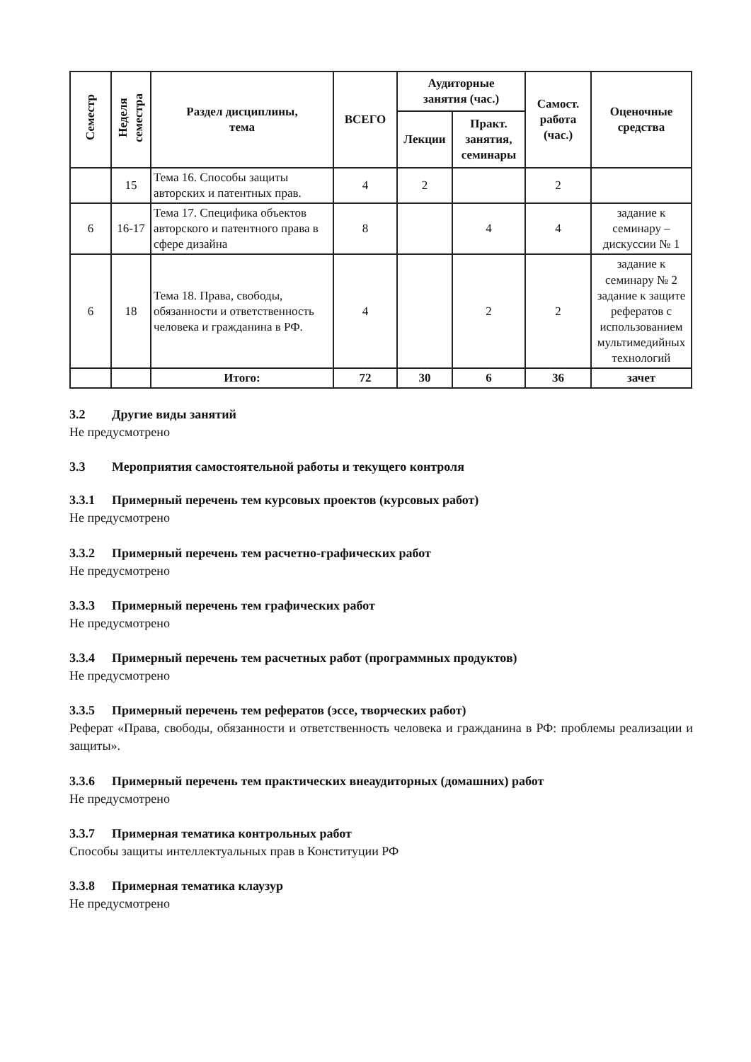| Семестр | Неделя семестра | Раздел дисциплины, тема | ВСЕГО | Аудиторные занятия (час.) | | Самост. работа (час.) | Оценочные средства |
| --- | --- | --- | --- | --- | --- | --- | --- |
| | | | | Лекции | Практ. занятия, семинары | | |
| | 15 | Тема 16. Способы защиты авторских и патентных прав. | 4 | 2 | | 2 | |
| 6 | 16-17 | Тема 17. Специфика объектов авторского и патентного права в сфере дизайна | 8 | | 4 | 4 | задание к семинару – дискуссии № 1 |
| 6 | 18 | Тема 18. Права, свободы, обязанности и ответственность человека и гражданина в РФ. | 4 | | 2 | 2 | задание к семинару № 2 задание к защите рефератов с использованием мультимедийных технологий |
| | | Итого: | 72 | 30 | 6 | 36 | зачет |
3.2 Другие виды занятий
Не предусмотрено
3.3 Мероприятия самостоятельной работы и текущего контроля
3.3.1 Примерный перечень тем курсовых проектов (курсовых работ)
Не предусмотрено
3.3.2 Примерный перечень тем расчетно-графических работ
Не предусмотрено
3.3.3 Примерный перечень тем графических работ
Не предусмотрено
3.3.4 Примерный перечень тем расчетных работ (программных продуктов)
Не предусмотрено
3.3.5 Примерный перечень тем рефератов (эссе, творческих работ)
Реферат «Права, свободы, обязанности и ответственность человека и гражданина в РФ: проблемы реализации и защиты».
3.3.6 Примерный перечень тем практических внеаудиторных (домашних) работ
Не предусмотрено
3.3.7 Примерная тематика контрольных работ
Способы защиты интеллектуальных прав в Конституции РФ
3.3.8 Примерная тематика клаузур
Не предусмотрено